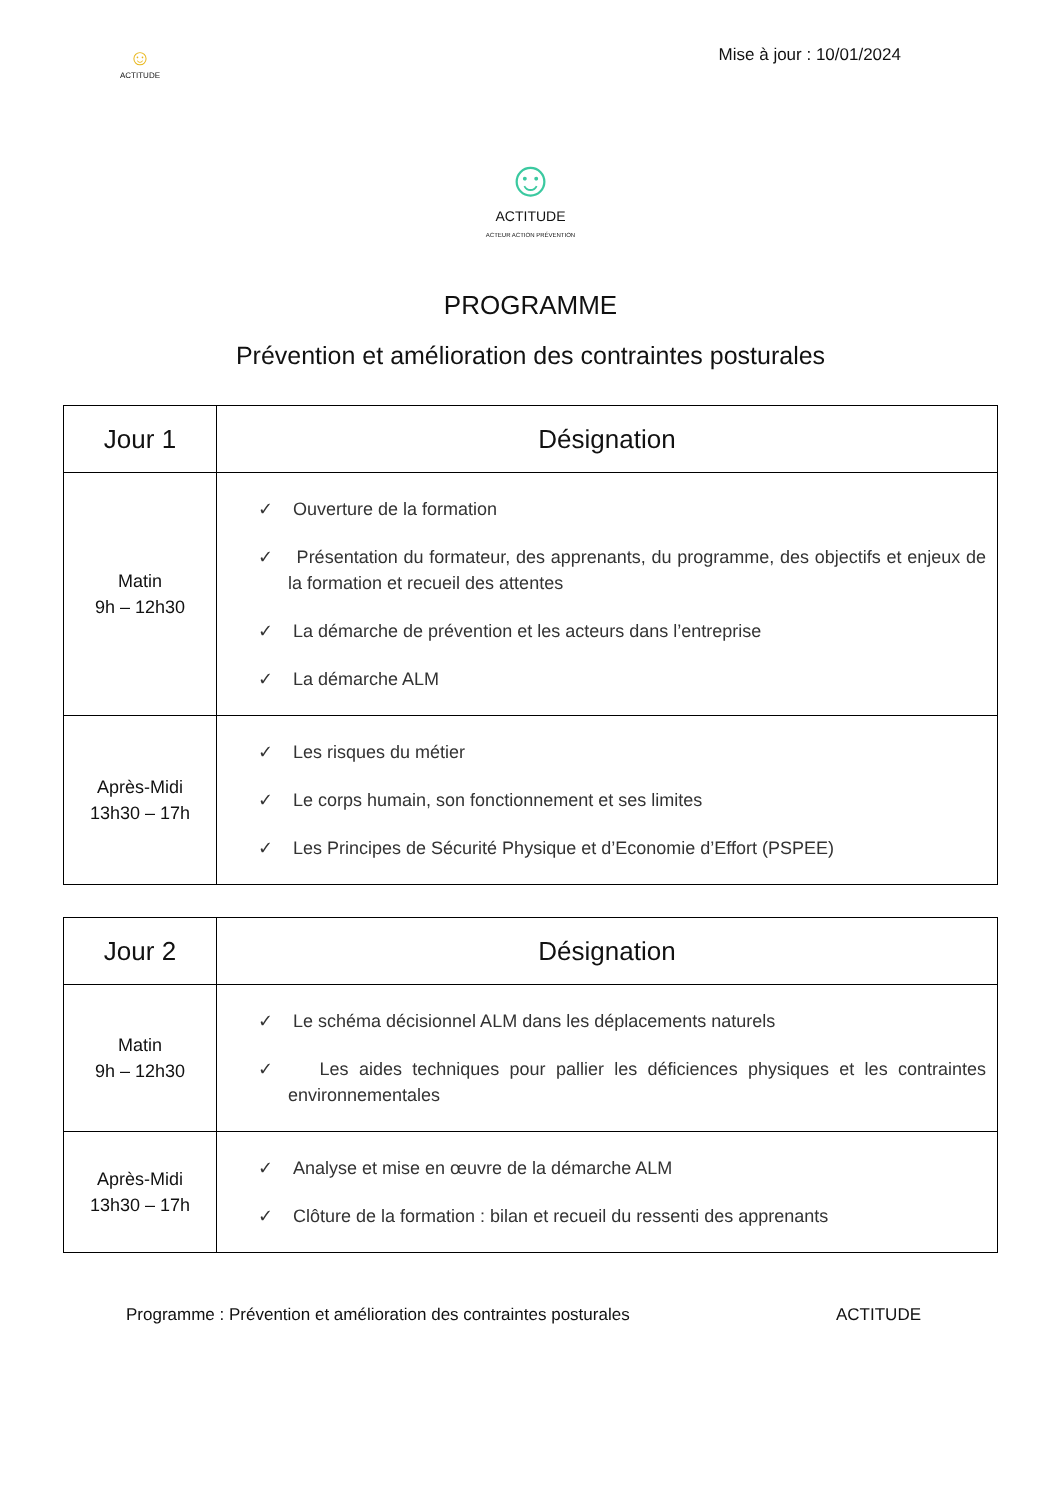☺
ACTITUDE
Mise à jour : 10/01/2024
☺
ACTITUDE
ACTEUR ACTION PRÉVENTION
PROGRAMME
Prévention et amélioration des contraintes posturales
| Jour 1 | Désignation |
| --- | --- |
| Matin 9h – 12h30 | ✓ Ouverture de la formation ✓ Présentation du formateur, des apprenants, du programme, des objectifs et enjeux de la formation et recueil des attentes ✓ La démarche de prévention et les acteurs dans l’entreprise ✓ La démarche ALM |
| Après-Midi 13h30 – 17h | ✓ Les risques du métier ✓ Le corps humain, son fonctionnement et ses limites ✓ Les Principes de Sécurité Physique et d’Economie d’Effort (PSPEE) |
| Jour 2 | Désignation |
| --- | --- |
| Matin 9h – 12h30 | ✓ Le schéma décisionnel ALM dans les déplacements naturels ✓ Les aides techniques pour pallier les déficiences physiques et les contraintes environnementales |
| Après-Midi 13h30 – 17h | ✓ Analyse et mise en œuvre de la démarche ALM ✓ Clôture de la formation : bilan et recueil du ressenti des apprenants |
Programme : Prévention et amélioration des contraintes posturales
ACTITUDE